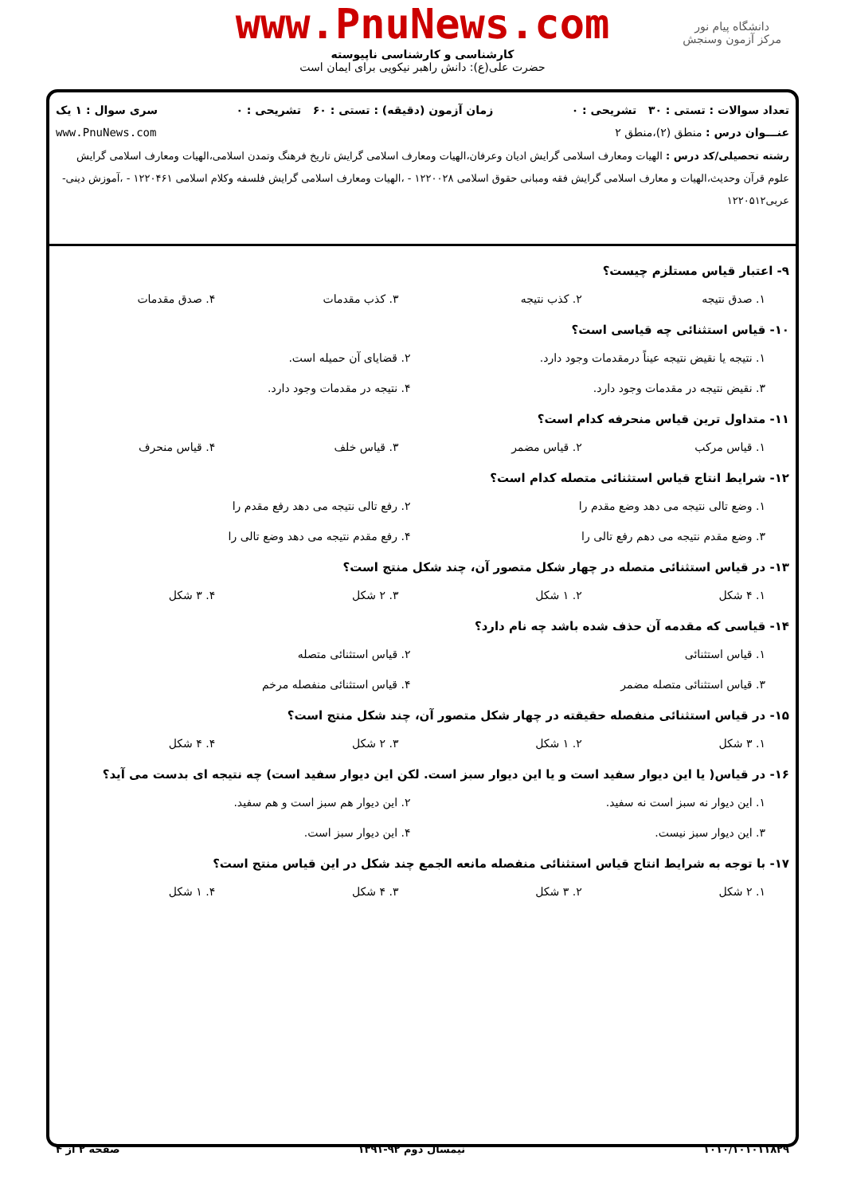www.PnuNews.com
کارشناسی و کارشناسی ناپیوسته
حضرت علی(ع): دانش راهبر نیکویی برای ایمان است
دانشگاه پیام نور
مرکز آزمون وسنجش
تعداد سوالات : تستی : ۳۰ تشریحی : ۰ زمان آزمون (دقیقه) : تستی : ۶۰ تشریحی : ۰ سری سوال : ۱ یک
عنـــوان درس : منطق (۲)،منطق ۲ www.PnuNews.com
رشته تحصیلی/کد درس : الهیات ومعارف اسلامی گرایش ادیان وعرفان،الهیات ومعارف اسلامی گرایش تاریخ فرهنگ وتمدن اسلامی،الهیات ومعارف اسلامی گرایش علوم قرآن وحدیث،الهیات و معارف اسلامی گرایش فقه ومبانی حقوق اسلامی ۱۲۲۰۰۲۸ - ،الهیات ومعارف اسلامی گرایش فلسفه وکلام اسلامی ۱۲۲۰۴۶۱ - ،آموزش دینی- عربی۱۲۲۰۵۱۲
۹- اعتبار قیاس مستلزم چیست؟
۱. صدق نتیجه
۲. کذب نتیجه
۳. کذب مقدمات
۴. صدق مقدمات
۱۰- قیاس استثنائی چه قیاسی است؟
۱. نتیجه یا نقیض نتیجه عیناً درمقدمات وجود دارد.
۲. قضایای آن حمیله است.
۳. نقیض نتیجه در مقدمات وجود دارد.
۴. نتیجه در مقدمات وجود دارد.
۱۱- متداول ترین قیاس منحرفه کدام است؟
۱. قیاس مرکب
۲. قیاس مضمر
۳. قیاس خلف
۴. قیاس منحرف
۱۲- شرایط انتاج قیاس استثنائی متصله کدام است؟
۱. وضع تالی نتیجه می دهد وضع مقدم را
۲. رفع تالی نتیجه می دهد رفع مقدم را
۳. وضع مقدم نتیجه می دهم رفع تالی را
۴. رفع مقدم نتیجه می دهد وضع تالی را
۱۳- در قیاس استثنائی متصله در چهار شکل متصور آن، چند شکل منتج است؟
۱. ۴ شکل
۲. ۱ شکل
۳. ۲ شکل
۴. ۳ شکل
۱۴- قیاسی که مقدمه آن حذف شده باشد چه نام دارد؟
۱. قیاس استثنائی
۲. قیاس استثنائی متصله
۳. قیاس استثنائی متصله مضمر
۴. قیاس استثنائی منفصله مرخم
۱۵- در قیاس استثنائی منفصله حقیقته در چهار شکل متصور آن، چند شکل منتج است؟
۱. ۳ شکل
۲. ۱ شکل
۳. ۲ شکل
۴. ۴ شکل
۱۶- در قیاس( یا این دیوار سفید است و یا این دیوار سبز است. لکن این دیوار سفید است) چه نتیجه ای بدست می آید؟
۱. این دیوار نه سبز است نه سفید.
۲. این دیوار هم سبز است و هم سفید.
۳. این دیوار سبز نیست.
۴. این دیوار سبز است.
۱۷- با توجه به شرایط انتاج قیاس استثنائی منفصله مانعه الجمع چند شکل در این قیاس منتج است؟
۱. ۲ شکل
۲. ۳ شکل
۳. ۴ شکل
۴. ۱ شکل
۱۰۱۰/۱۰۱۰۱۱۸۲۹ نیمسال دوم ۹۲-۱۳۹۱ صفحه ۲ از ۴